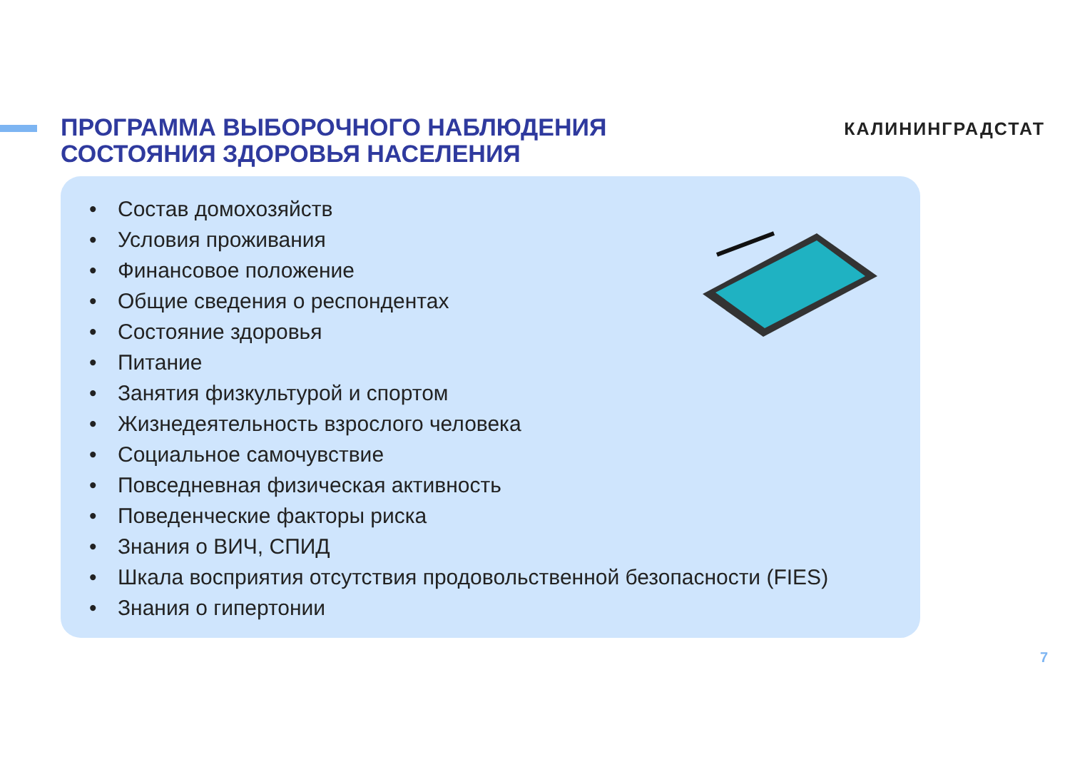ПРОГРАММА ВЫБОРОЧНОГО НАБЛЮДЕНИЯ
СОСТОЯНИЯ ЗДОРОВЬЯ НАСЕЛЕНИЯ
КАЛИНИНГРАДСТАТ
• Состав домохозяйств
• Условия проживания
• Финансовое положение
• Общие сведения о респондентах
• Состояние здоровья
• Питание
• Занятия физкультурой и спортом
• Жизнедеятельность взрослого человека
• Социальное самочувствие
• Повседневная физическая активность
• Поведенческие факторы риска
• Знания о ВИЧ, СПИД
• Шкала восприятия отсутствия продовольственной безопасности (FIES)
• Знания о гипертонии
7